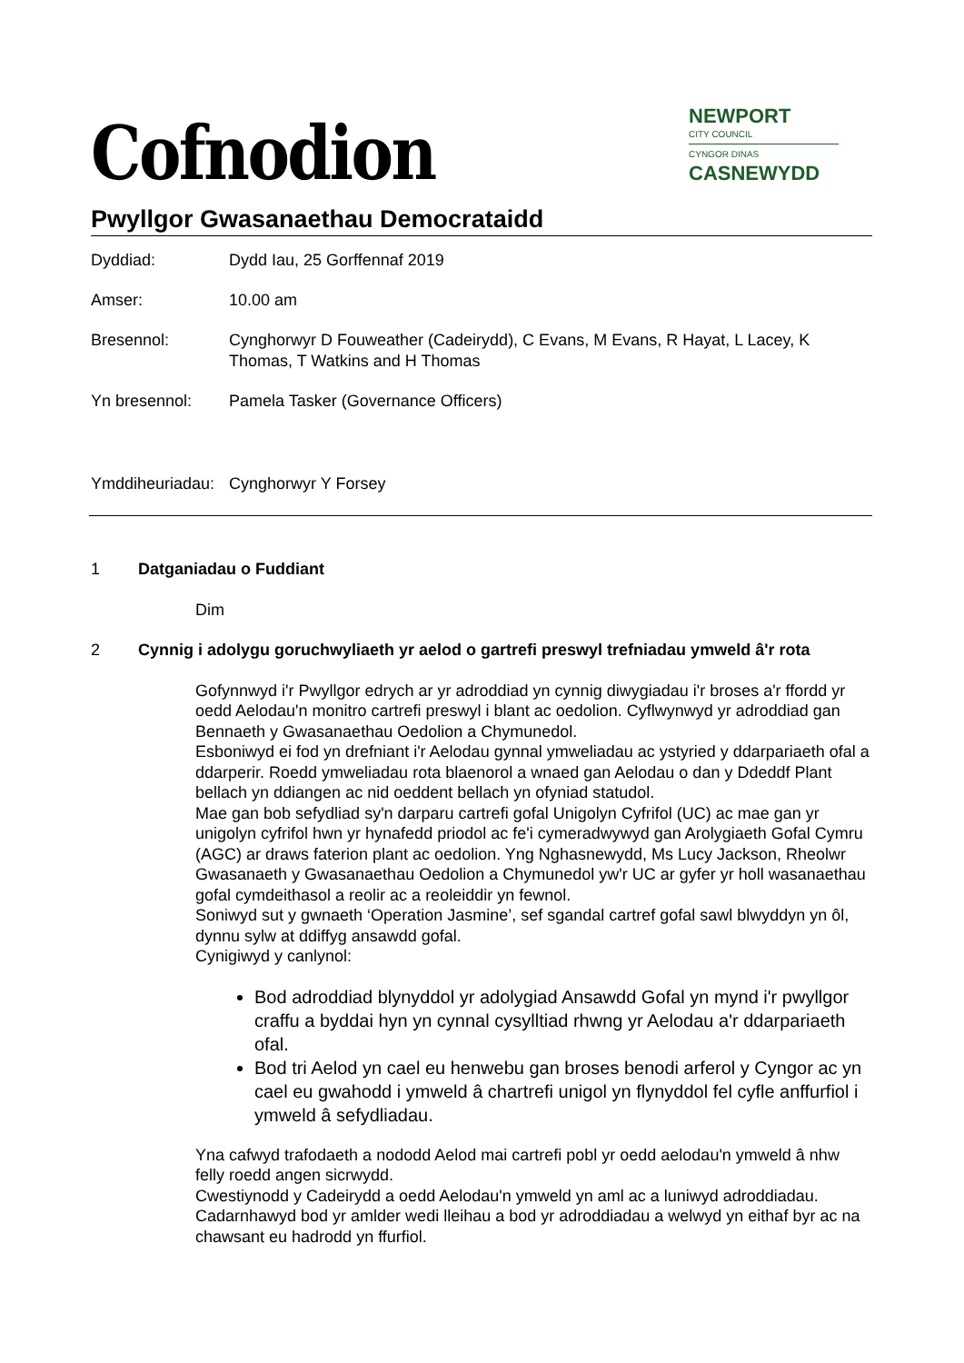NEWPORT
CITY COUNCIL
CYNGOR DINAS
CASNEWYDD
Cofnodion
Pwyllgor Gwasanaethau Democrataidd
Dyddiad: Dydd Iau, 25 Gorffennaf 2019
Amser: 10.00 am
Bresennol: Cynghorwyr D Fouweather (Cadeirydd), C Evans, M Evans, R Hayat, L Lacey, K Thomas, T Watkins and H Thomas
Yn bresennol: Pamela Tasker (Governance Officers)
Ymddiheuriadau:
Cynghorwyr Y Forsey
1 Datganiadau o Fuddiant
Dim
2 Cynnig i adolygu goruchwyliaeth yr aelod o gartrefi preswyl trefniadau ymweld â'r rota
Gofynnwyd i'r Pwyllgor edrych ar yr adroddiad yn cynnig diwygiadau i'r broses a'r ffordd yr oedd Aelodau'n monitro cartrefi preswyl i blant ac oedolion. Cyflwynwyd yr adroddiad gan Bennaeth y Gwasanaethau Oedolion a Chymunedol.
Esboniwyd ei fod yn drefniant i'r Aelodau gynnal ymweliadau ac ystyried y ddarpariaeth ofal a ddarperir. Roedd ymweliadau rota blaenorol a wnaed gan Aelodau o dan y Ddeddf Plant bellach yn ddiangen ac nid oeddent bellach yn ofyniad statudol.
Mae gan bob sefydliad sy'n darparu cartrefi gofal Unigolyn Cyfrifol (UC) ac mae gan yr unigolyn cyfrifol hwn yr hynafedd priodol ac fe'i cymeradwywyd gan Arolygiaeth Gofal Cymru (AGC) ar draws faterion plant ac oedolion. Yng Nghasnewydd, Ms Lucy Jackson, Rheolwr Gwasanaeth y Gwasanaethau Oedolion a Chymunedol yw'r UC ar gyfer yr holl wasanaethau gofal cymdeithasol a reolir ac a reoleiddir yn fewnol.
Soniwyd sut y gwnaeth ‘Operation Jasmine’, sef sgandal cartref gofal sawl blwyddyn yn ôl, dynnu sylw at ddiffyg ansawdd gofal.
Cynigiwyd y canlynol:
Bod adroddiad blynyddol yr adolygiad Ansawdd Gofal yn mynd i'r pwyllgor craffu a byddai hyn yn cynnal cysylltiad rhwng yr Aelodau a'r ddarpariaeth ofal.
Bod tri Aelod yn cael eu henwebu gan broses benodi arferol y Cyngor ac yn cael eu gwahodd i ymweld â chartrefi unigol yn flynyddol fel cyfle anffurfiol i ymweld â sefydliadau.
Yna cafwyd trafodaeth a nododd Aelod mai cartrefi pobl yr oedd aelodau'n ymweld â nhw felly roedd angen sicrwydd.
Cwestiynodd y Cadeirydd a oedd Aelodau'n ymweld yn aml ac a luniwyd adroddiadau. Cadarnhawyd bod yr amlder wedi lleihau a bod yr adroddiadau a welwyd yn eithaf byr ac na chawsant eu hadrodd yn ffurfiol.